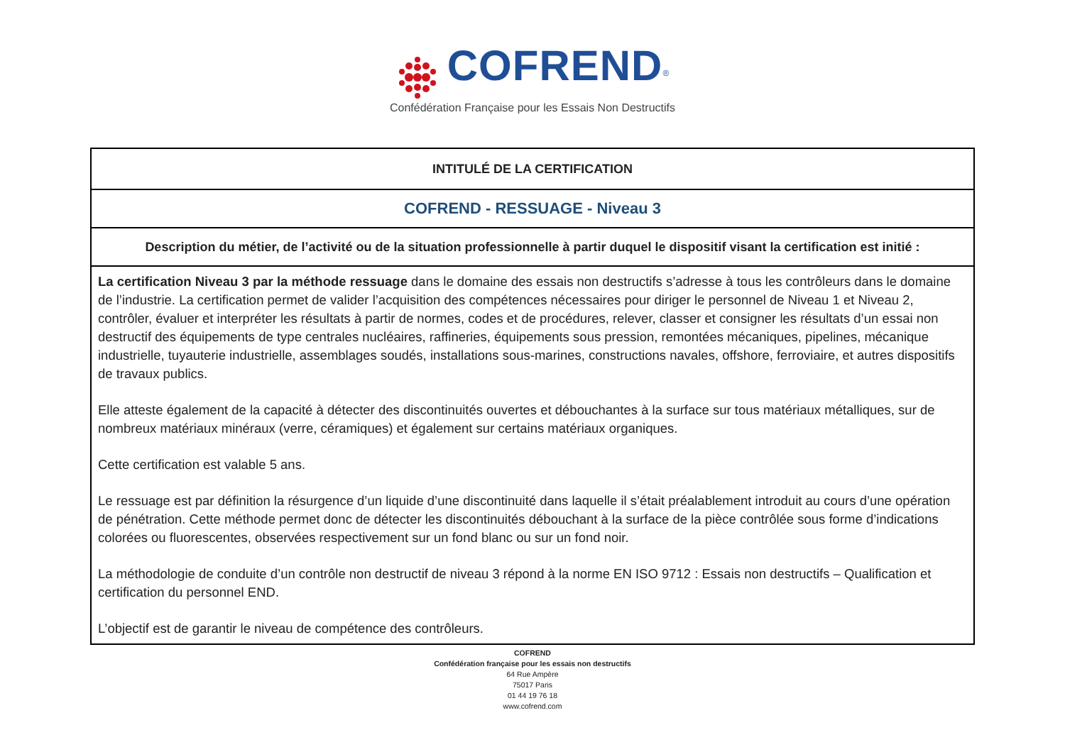COFREND<sup>®</sup>
Confédération Française pour les Essais Non Destructifs
| INTITULÉ DE LA CERTIFICATION |
| COFREND - RESSUAGE - Niveau 3 |
| Description du métier, de l’activité ou de la situation professionnelle à partir duquel le dispositif visant la certification est initié : |
| La certification Niveau 3 par la méthode ressuage dans le domaine des essais non destructifs s’adresse à tous les contrôleurs dans le domaine de l’industrie. La certification permet de valider l’acquisition des compétences nécessaires pour diriger le personnel de Niveau 1 et Niveau 2, contrôler, évaluer et interpréter les résultats à partir de normes, codes et de procédures, relever, classer et consigner les résultats d’un essai non destructif des équipements de type centrales nucléaires, raffineries, équipements sous pression, remontées mécaniques, pipelines, mécanique industrielle, tuyauterie industrielle, assemblages soudés, installations sous-marines, constructions navales, offshore, ferroviaire, et autres dispositifs de travaux publics. Elle atteste également de la capacité à détecter des discontinuités ouvertes et débouchantes à la surface sur tous matériaux métalliques, sur de nombreux matériaux minéraux (verre, céramiques) et également sur certains matériaux organiques. Cette certification est valable 5 ans. Le ressuage est par définition la résurgence d’un liquide d’une discontinuité dans laquelle il s’était préalablement introduit au cours d’une opération de pénétration. Cette méthode permet donc de détecter les discontinuités débouchant à la surface de la pièce contrôlée sous forme d’indications colorées ou fluorescentes, observées respectivement sur un fond blanc ou sur un fond noir. La méthodologie de conduite d’un contrôle non destructif de niveau 3 répond à la norme EN ISO 9712 : Essais non destructifs – Qualification et certification du personnel END. L’objectif est de garantir le niveau de compétence des contrôleurs. |
COFREND
Confédération française pour les essais non destructifs
64 Rue Ampère
75017 Paris
01 44 19 76 18
www.cofrend.com